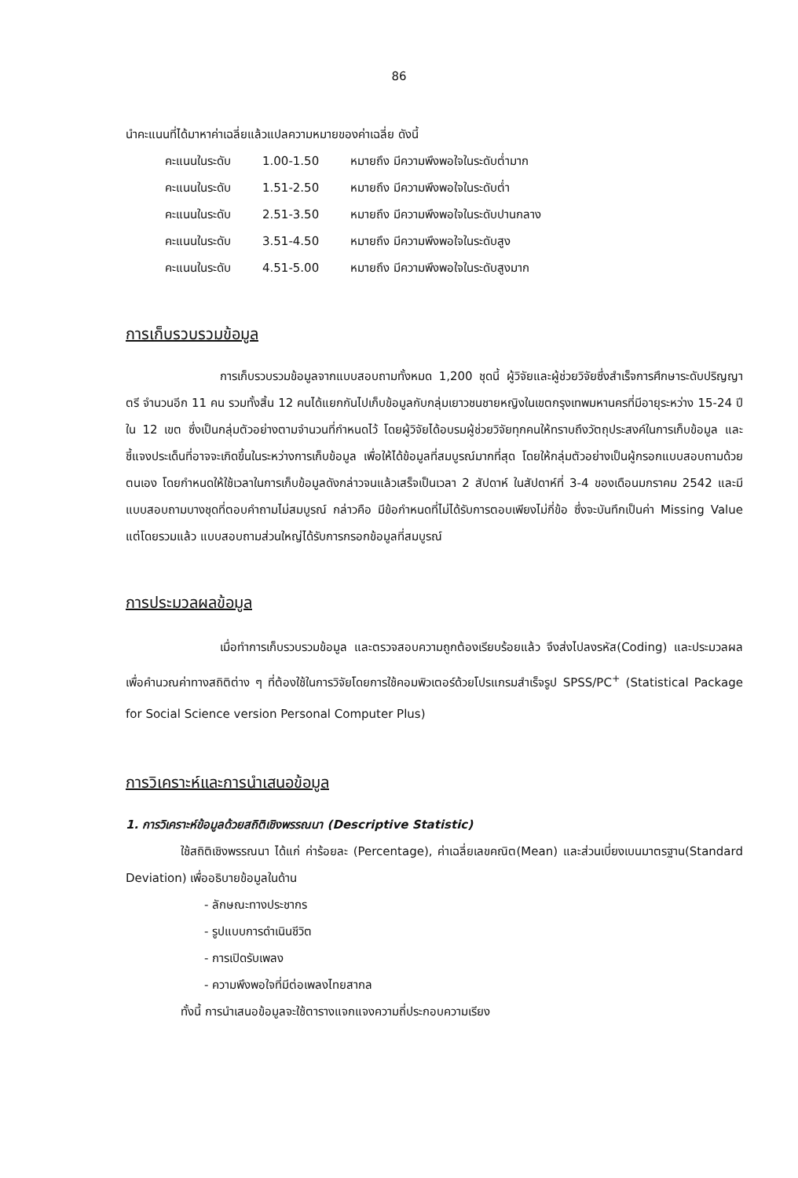86
นำคะแนนที่ได้มาหาค่าเฉลี่ยแล้วแปลความหมายของค่าเฉลี่ย ดังนี้
| คะแนนในระดับ | 1.00-1.50 | หมายถึง มีความพึงพอใจในระดับต่ำมาก |
| คะแนนในระดับ | 1.51-2.50 | หมายถึง มีความพึงพอใจในระดับต่ำ |
| คะแนนในระดับ | 2.51-3.50 | หมายถึง มีความพึงพอใจในระดับปานกลาง |
| คะแนนในระดับ | 3.51-4.50 | หมายถึง มีความพึงพอใจในระดับสูง |
| คะแนนในระดับ | 4.51-5.00 | หมายถึง มีความพึงพอใจในระดับสูงมาก |
การเก็บรวบรวมข้อมูล
การเก็บรวบรวมข้อมูลจากแบบสอบถามทั้งหมด 1,200 ชุดนี้ ผู้วิจัยและผู้ช่วยวิจัยซึ่งสำเร็จการศึกษาระดับปริญญาตรี จำนวนอีก 11 คน รวมทั้งสิ้น 12 คนได้แยกกันไปเก็บข้อมูลกับกลุ่มเยาวชนชายหญิงในเขตกรุงเทพมหานครที่มีอายุระหว่าง 15-24 ปี ใน 12 เขต ซึ่งเป็นกลุ่มตัวอย่างตามจำนวนที่กำหนดไว้ โดยผู้วิจัยได้อบรมผู้ช่วยวิจัยทุกคนให้ทราบถึงวัตถุประสงค์ในการเก็บข้อมูล และชี้แจงประเด็นที่อาจจะเกิดขึ้นในระหว่างการเก็บข้อมูล เพื่อให้ได้ข้อมูลที่สมบูรณ์มากที่สุด โดยให้กลุ่มตัวอย่างเป็นผู้กรอกแบบสอบถามด้วยตนเอง โดยกำหนดให้ใช้เวลาในการเก็บข้อมูลดังกล่าวจนแล้วเสร็จเป็นเวลา 2 สัปดาห์ ในสัปดาห์ที่ 3-4 ของเดือนมกราคม 2542 และมีแบบสอบถามบางชุดที่ตอบคำถามไม่สมบูรณ์ กล่าวคือ มีข้อกำหนดที่ไม่ได้รับการตอบเพียงไม่กี่ข้อ ซึ่งจะบันทึกเป็นค่า Missing Value แต่โดยรวมแล้ว แบบสอบถามส่วนใหญ่ได้รับการกรอกข้อมูลที่สมบูรณ์
การประมวลผลข้อมูล
เมื่อทำการเก็บรวบรวมข้อมูล และตรวจสอบความถูกต้องเรียบร้อยแล้ว จึงส่งไปลงรหัส(Coding) และประมวลผล เพื่อคำนวณค่าทางสถิติต่าง ๆ ที่ต้องใช้ในการวิจัยโดยการใช้คอมพิวเตอร์ด้วยโปรแกรมสำเร็จรูป SPSS/PC<sup>+</sup> (Statistical Package for Social Science version Personal Computer Plus)
การวิเคราะห์และการนำเสนอข้อมูล
1. การวิเคราะห์ข้อมูลด้วยสถิติเชิงพรรณนา (Descriptive Statistic)
ใช้สถิติเชิงพรรณนา ได้แก่ ค่าร้อยละ (Percentage), ค่าเฉลี่ยเลขคณิต(Mean) และส่วนเบี่ยงเบนมาตรฐาน(Standard Deviation) เพื่ออธิบายข้อมูลในด้าน
- ลักษณะทางประชากร
- รูปแบบการดำเนินชีวิต
- การเปิดรับเพลง
- ความพึงพอใจที่มีต่อเพลงไทยสากล
ทั้งนี้ การนำเสนอข้อมูลจะใช้ตารางแจกแจงความถี่ประกอบความเรียง